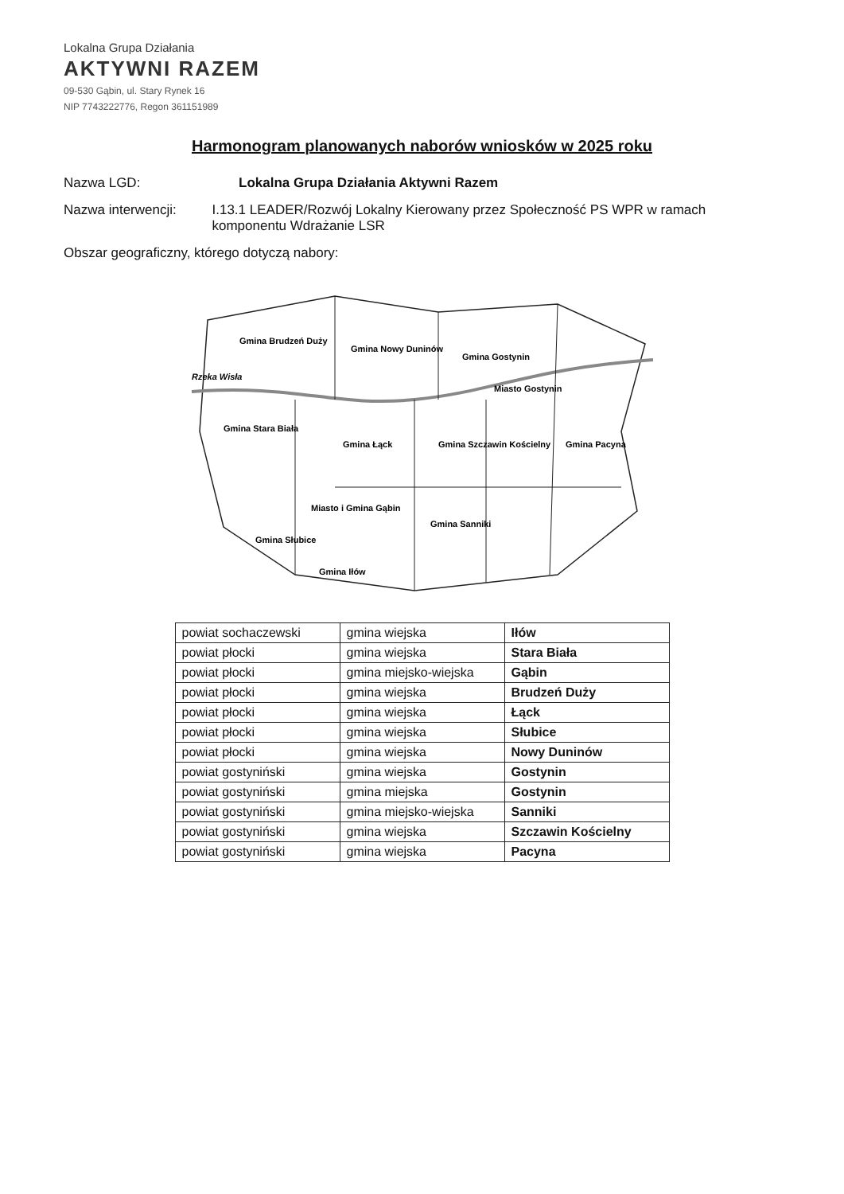Lokalna Grupa Działania
AKTYWNI RAZEM
09-530 Gąbin, ul. Stary Rynek 16
NIP 7743222776, Regon 361151989
Harmonogram planowanych naborów wniosków w 2025 roku
Nazwa LGD: Lokalna Grupa Działania Aktywni Razem
Nazwa interwencji: I.13.1 LEADER/Rozwój Lokalny Kierowany przez Społeczność PS WPR w ramach komponentu Wdrażanie LSR
Obszar geograficzny, którego dotyczą nabory:
Gmina Brudzeń Duży
Gmina Nowy Duninów
Gmina Stara Biała
Gmina Gostynin
Miasto Gostynin
Gmina Łąck
Gmina Szczawin Kościelny
Gmina Pacyna
Miasto i Gmina Gąbin
Gmina Sanniki
Gmina Słubice
Gmina Iłów
Rzeka Wisła
| powiat sochaczewski | gmina wiejska | Iłów |
| powiat płocki | gmina wiejska | Stara Biała |
| powiat płocki | gmina miejsko-wiejska | Gąbin |
| powiat płocki | gmina wiejska | Brudzeń Duży |
| powiat płocki | gmina wiejska | Łąck |
| powiat płocki | gmina wiejska | Słubice |
| powiat płocki | gmina wiejska | Nowy Duninów |
| powiat gostyniński | gmina wiejska | Gostynin |
| powiat gostyniński | gmina miejska | Gostynin |
| powiat gostyniński | gmina miejsko-wiejska | Sanniki |
| powiat gostyniński | gmina wiejska | Szczawin Kościelny |
| powiat gostyniński | gmina wiejska | Pacyna |